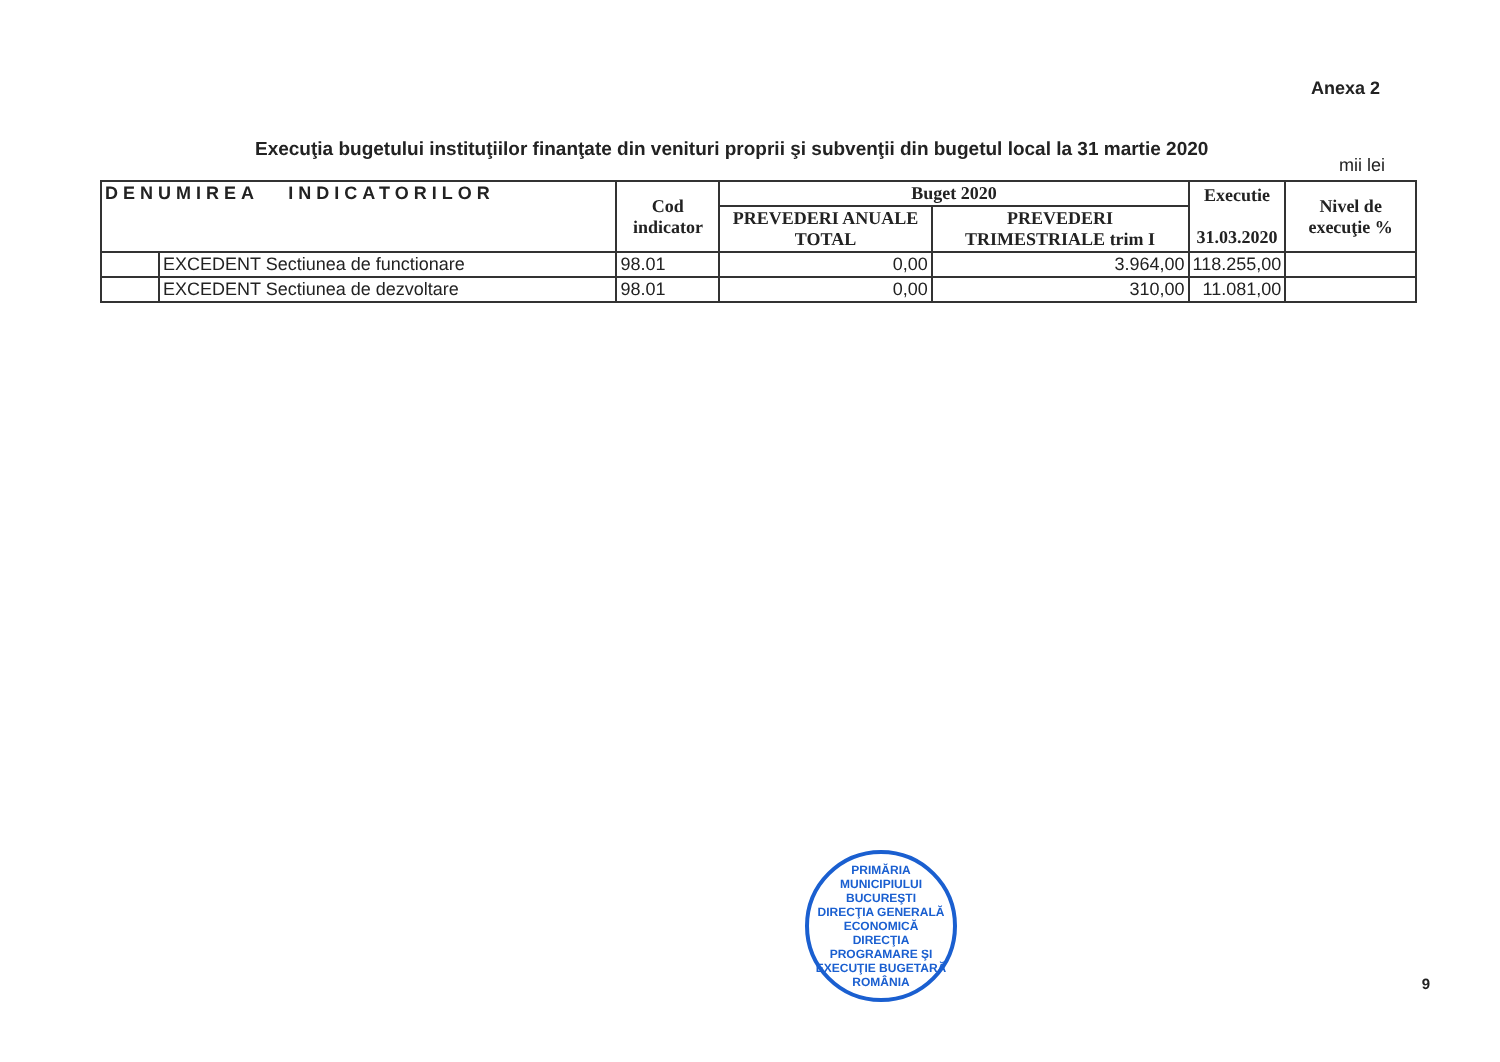Anexa 2
Execuţia bugetului instituţiilor finanţate din venituri proprii şi subvenţii din bugetul local la 31 martie 2020
mii lei
| DENUMIREA INDICATORILOR | | Cod indicator | Buget 2020 | | Executie 31.03.2020 | Nivel de execuţie % |
| --- | --- | --- | --- | --- | --- | --- |
| | | | PREVEDERI ANUALE TOTAL | PREVEDERI TRIMESTRIALE trim I | | |
| | EXCEDENT Sectiunea de functionare | 98.01 | 0,00 | 3.964,00 | 118.255,00 | |
| | EXCEDENT Sectiunea de dezvoltare | 98.01 | 0,00 | 310,00 | 11.081,00 | |
PRIMĂRIA MUNICIPIULUI BUCUREŞTI
DIRECŢIA GENERALĂ ECONOMICĂ
DIRECŢIA PROGRAMARE ŞI EXECUŢIE BUGETARĂ
ROMÂNIA
9